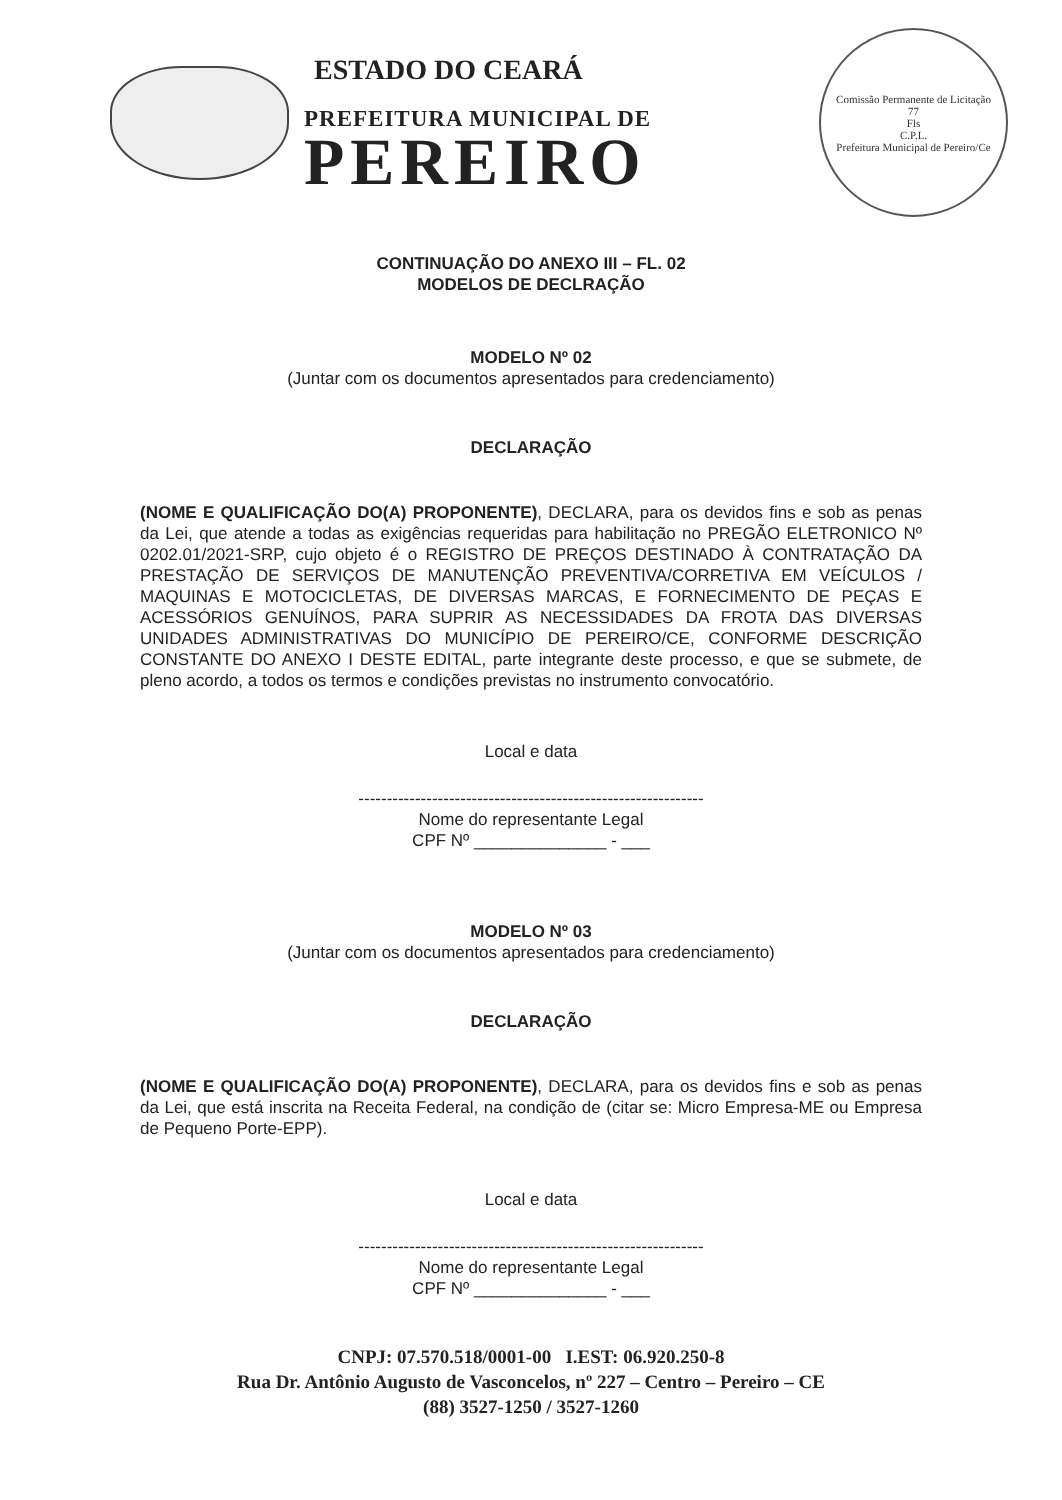ESTADO DO CEARÁ
PREFEITURA MUNICIPAL DE
PEREIRO
Comissão Permanente de Licitação
77
Fls
C.P.L.
Prefeitura Municipal de Pereiro/Ce
CONTINUAÇÃO DO ANEXO III – FL. 02
MODELOS DE DECLRAÇÃO
MODELO Nº 02
(Juntar com os documentos apresentados para credenciamento)
DECLARAÇÃO
(NOME E QUALIFICAÇÃO DO(A) PROPONENTE), DECLARA, para os devidos fins e sob as penas da Lei, que atende a todas as exigências requeridas para habilitação no PREGÃO ELETRONICO Nº 0202.01/2021-SRP, cujo objeto é o REGISTRO DE PREÇOS DESTINADO À CONTRATAÇÃO DA PRESTAÇÃO DE SERVIÇOS DE MANUTENÇÃO PREVENTIVA/CORRETIVA EM VEÍCULOS / MAQUINAS E MOTOCICLETAS, DE DIVERSAS MARCAS, E FORNECIMENTO DE PEÇAS E ACESSÓRIOS GENUÍNOS, PARA SUPRIR AS NECESSIDADES DA FROTA DAS DIVERSAS UNIDADES ADMINISTRATIVAS DO MUNICÍPIO DE PEREIRO/CE, CONFORME DESCRIÇÃO CONSTANTE DO ANEXO I DESTE EDITAL, parte integrante deste processo, e que se submete, de pleno acordo, a todos os termos e condições previstas no instrumento convocatório.
Local e data
-------------------------------------------------------------
Nome do representante Legal
CPF Nº ______________ - ___
MODELO Nº 03
(Juntar com os documentos apresentados para credenciamento)
DECLARAÇÃO
(NOME E QUALIFICAÇÃO DO(A) PROPONENTE), DECLARA, para os devidos fins e sob as penas da Lei, que está inscrita na Receita Federal, na condição de (citar se: Micro Empresa-ME ou Empresa de Pequeno Porte-EPP).
Local e data
-------------------------------------------------------------
Nome do representante Legal
CPF Nº ______________ - ___
CNPJ: 07.570.518/0001-00 I.EST: 06.920.250-8
Rua Dr. Antônio Augusto de Vasconcelos, nº 227 – Centro – Pereiro – CE
(88) 3527-1250 / 3527-1260